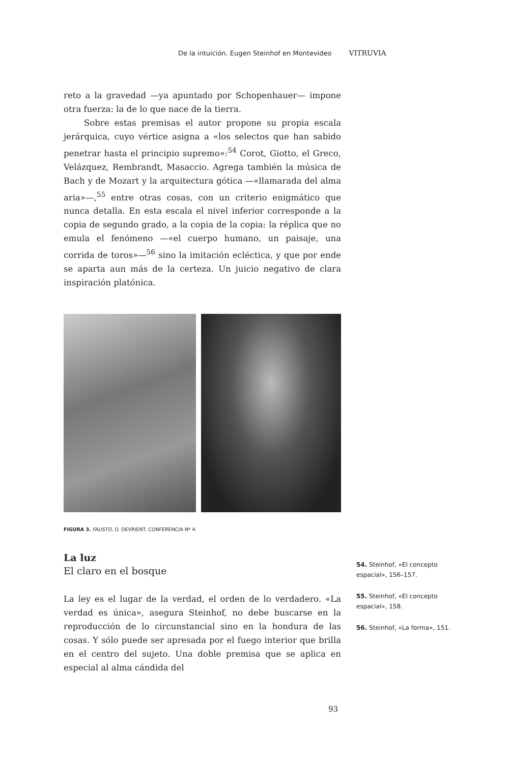De la intuición. Eugen Steinhof en Montevideo VITRUVIA
reto a la gravedad —ya apuntado por Schopenhauer— impone otra fuerza: la de lo que nace de la tierra.
Sobre estas premisas el autor propone su propia escala jerárquica, cuyo vértice asigna a «los selectos que han sabido penetrar hasta el principio supremo»:<sup>54</sup> Corot, Giotto, el Greco, Velázquez, Rembrandt, Masaccio. Agrega también la música de Bach y de Mozart y la arquitectura gótica —«llamarada del alma aria»—,<sup>55</sup> entre otras cosas, con un criterio enigmático que nunca detalla. En esta escala el nivel inferior corresponde a la copia de segundo grado, a la copia de la copia: la réplica que no emula el fenómeno —«el cuerpo humano, un paisaje, una corrida de toros»—<sup>56</sup> sino la imitación ecléctica, y que por ende se aparta aun más de la certeza. Un juicio negativo de clara inspiración platónica.
FIGURA 3. FAUSTO, O. DEVRIENT. CONFERENCIA Nº 4.
La luz
El claro en el bosque
La ley es el lugar de la verdad, el orden de lo verdadero. «La verdad es única», asegura Steinhof, no debe buscarse en la reproducción de lo circunstancial sino en la hondura de las cosas. Y sólo puede ser apresada por el fuego interior que brilla en el centro del sujeto. Una doble premisa que se aplica en especial al alma cándida del
54. Steinhof, «El concepto espacial», 156–157.
55. Steinhof, «El concepto espacial», 158.
56. Steinhof, «La forma», 151.
93